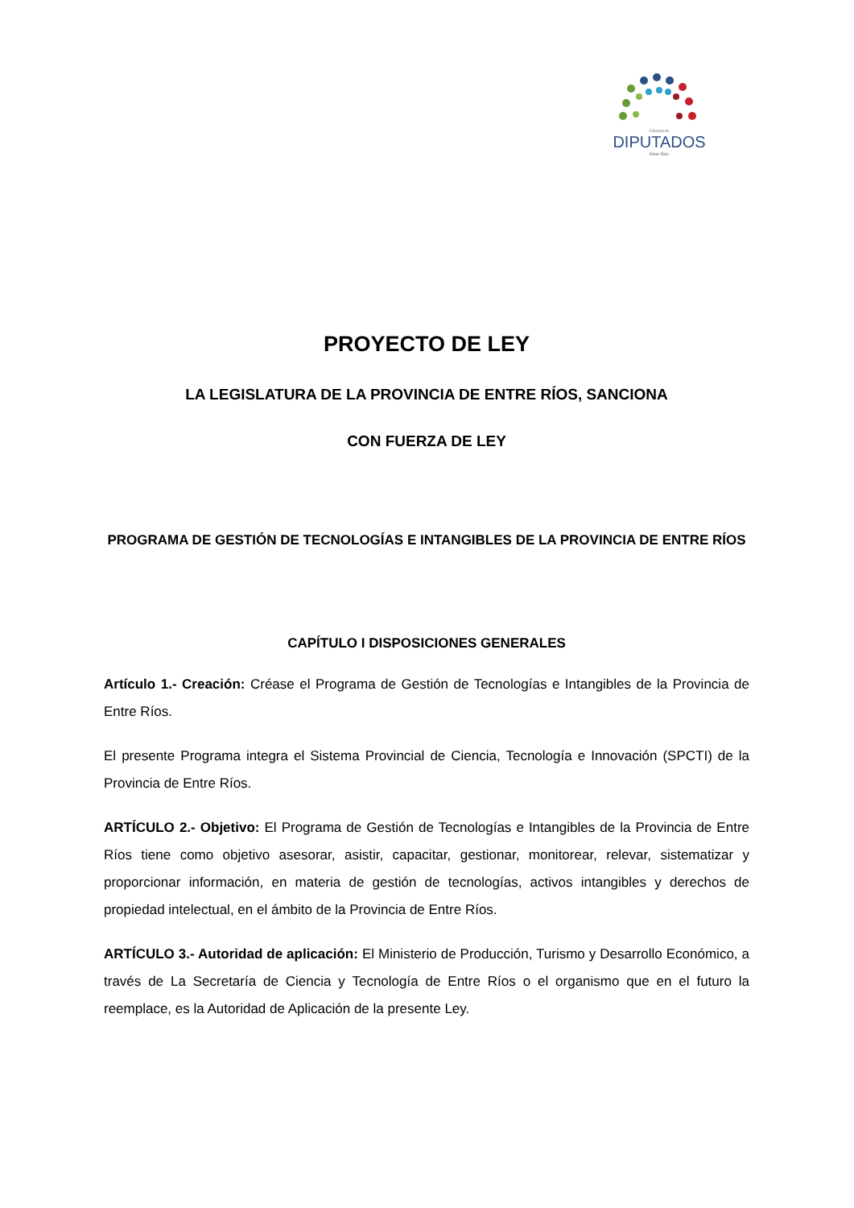Cámara de
DIPUTADOS
- Entre Ríos -
PROYECTO DE LEY
LA LEGISLATURA DE LA PROVINCIA DE ENTRE RÍOS, SANCIONA
CON FUERZA DE LEY
PROGRAMA DE GESTIÓN DE TECNOLOGÍAS E INTANGIBLES DE LA PROVINCIA DE ENTRE RÍOS
CAPÍTULO I DISPOSICIONES GENERALES
Artículo 1.- Creación: Créase el Programa de Gestión de Tecnologías e Intangibles de la Provincia de Entre Ríos.
El presente Programa integra el Sistema Provincial de Ciencia, Tecnología e Innovación (SPCTI) de la Provincia de Entre Ríos.
ARTÍCULO 2.- Objetivo: El Programa de Gestión de Tecnologías e Intangibles de la Provincia de Entre Ríos tiene como objetivo asesorar, asistir, capacitar, gestionar, monitorear, relevar, sistematizar y proporcionar información, en materia de gestión de tecnologías, activos intangibles y derechos de propiedad intelectual, en el ámbito de la Provincia de Entre Ríos.
ARTÍCULO 3.- Autoridad de aplicación: El Ministerio de Producción, Turismo y Desarrollo Económico, a través de La Secretaría de Ciencia y Tecnología de Entre Ríos o el organismo que en el futuro la reemplace, es la Autoridad de Aplicación de la presente Ley.